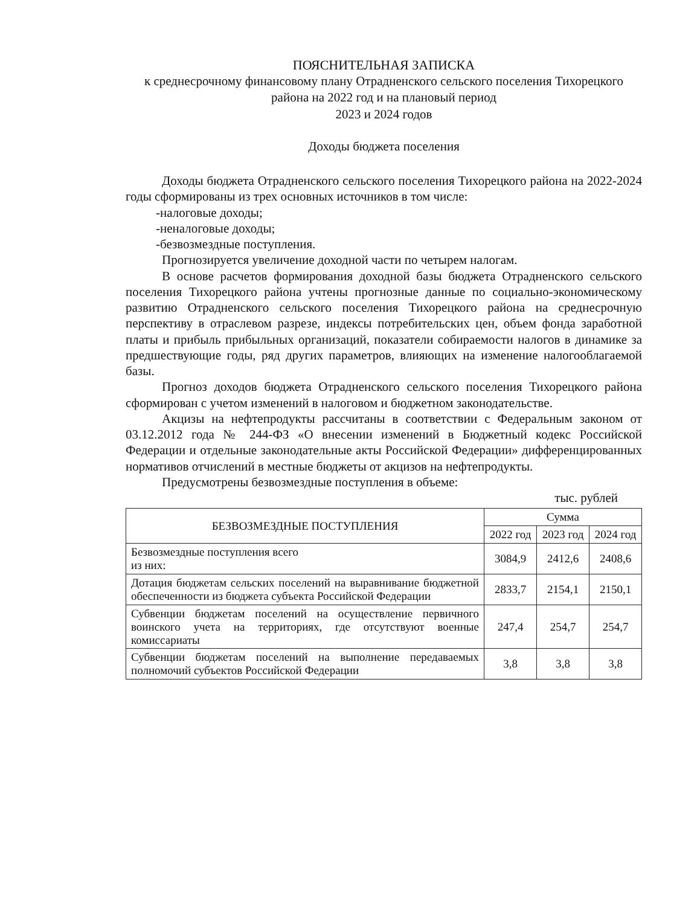ПОЯСНИТЕЛЬНАЯ ЗАПИСКА
к среднесрочному финансовому плану Отрадненского сельского поселения Тихорецкого района на 2022 год и на плановый период
2023 и 2024 годов
Доходы бюджета поселения
Доходы бюджета Отрадненского сельского поселения Тихорецкого района на 2022-2024 годы сформированы из трех основных источников в том числе:
-налоговые доходы;
-неналоговые доходы;
-безвозмездные поступления.
Прогнозируется увеличение доходной части по четырем налогам.
В основе расчетов формирования доходной базы бюджета Отрадненского сельского поселения Тихорецкого района учтены прогнозные данные по социально-экономическому развитию Отрадненского сельского поселения Тихорецкого района на среднесрочную перспективу в отраслевом разрезе, индексы потребительских цен, объем фонда заработной платы и прибыль прибыльных организаций, показатели собираемости налогов в динамике за предшествующие годы, ряд других параметров, влияющих на изменение налогооблагаемой базы.
Прогноз доходов бюджета Отрадненского сельского поселения Тихорецкого района сформирован с учетом изменений в налоговом и бюджетном законодательстве.
Акцизы на нефтепродукты рассчитаны в соответствии с Федеральным законом от 03.12.2012 года № 244-ФЗ «О внесении изменений в Бюджетный кодекс Российской Федерации и отдельные законодательные акты Российской Федерации» дифференцированных нормативов отчислений в местные бюджеты от акцизов на нефтепродукты.
Предусмотрены безвозмездные поступления в объеме:
тыс. рублей
| БЕЗВОЗМЕЗДНЫЕ ПОСТУПЛЕНИЯ | Сумма | | |
| --- | --- | --- | --- |
| | 2022 год | 2023 год | 2024 год |
| Безвозмездные поступления всего из них: | 3084,9 | 2412,6 | 2408,6 |
| Дотация бюджетам сельских поселений на выравнивание бюджетной обеспеченности из бюджета субъекта Российской Федерации | 2833,7 | 2154,1 | 2150,1 |
| Субвенции бюджетам поселений на осуществление первичного воинского учета на территориях, где отсутствуют военные комиссариаты | 247,4 | 254,7 | 254,7 |
| Субвенции бюджетам поселений на выполнение передаваемых полномочий субъектов Российской Федерации | 3,8 | 3,8 | 3,8 |